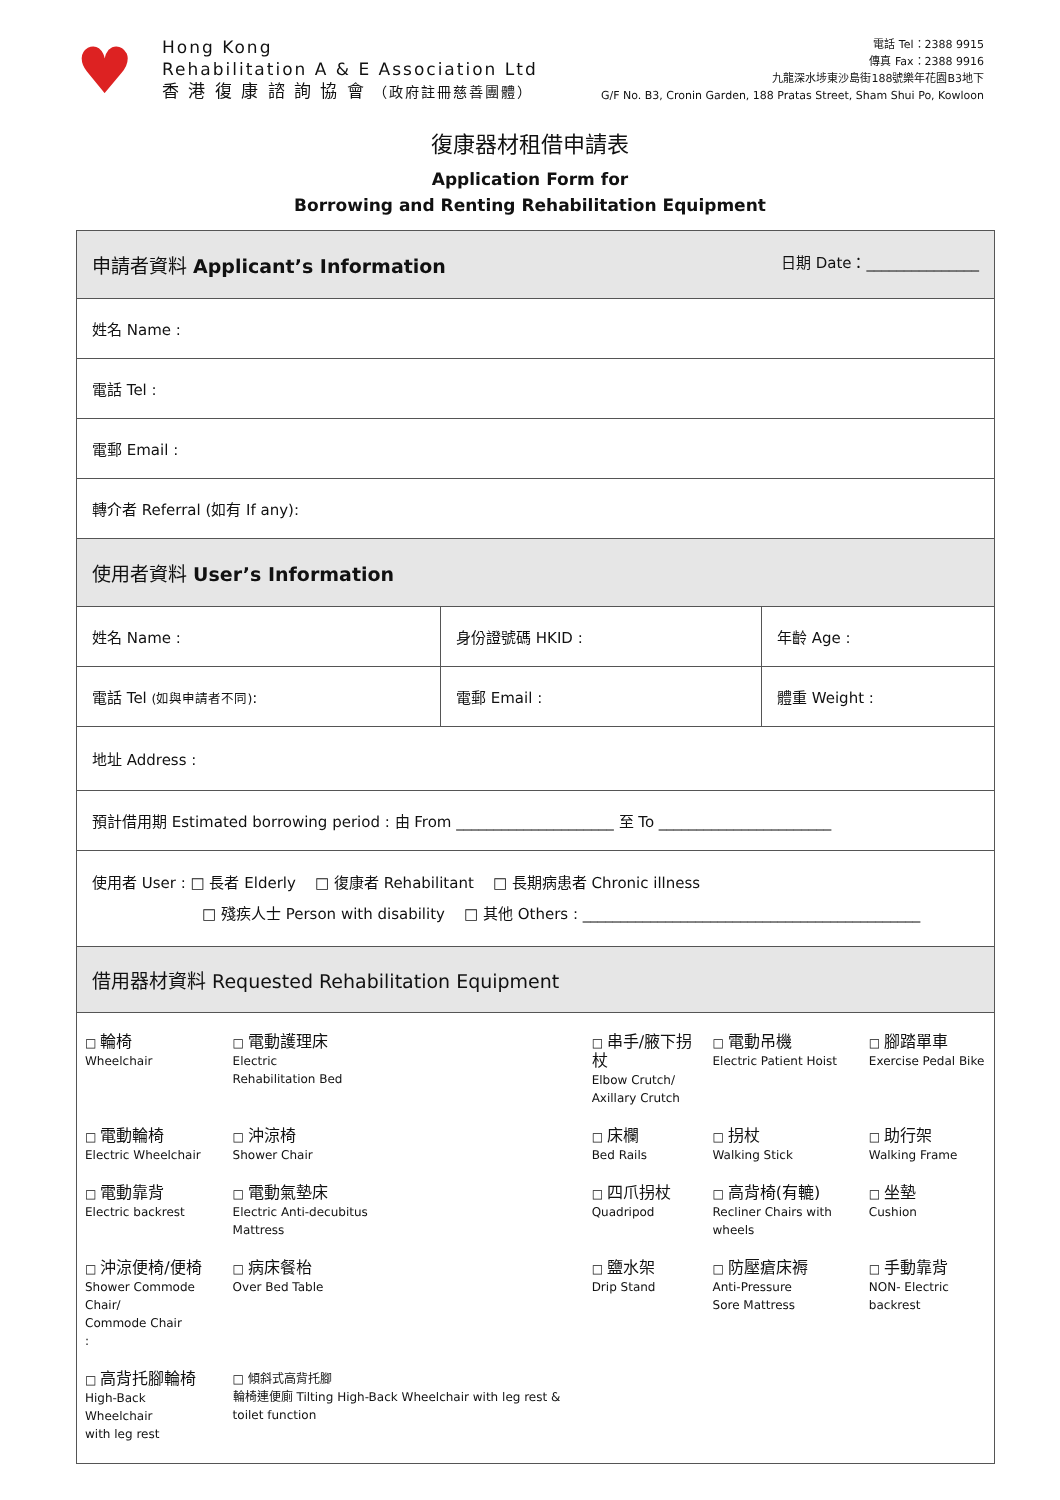♥
Hong Kong
Rehabilitation A & E Association Ltd
香 港 復 康 諮 詢 協 會 （政府註冊慈善團體）
電話 Tel：2388 9915
傳真 Fax：2388 9916
九龍深水埗東沙島街188號樂年花園B3地下
G/F No. B3, Cronin Garden, 188 Pratas Street, Sham Shui Po, Kowloon
復康器材租借申請表
Application Form for
Borrowing and Renting Rehabilitation Equipment
| 申請者資料 Applicant’s Information 日期 Date：_______________ | | |
| 姓名 Name : | | |
| 電話 Tel : | | |
| 電郵 Email : | | |
| 轉介者 Referral (如有 If any): | | |
| 使用者資料 User’s Information | | |
| 姓名 Name : | 身份證號碼 HKID : | 年齡 Age : |
| 電話 Tel (如與申請者不同) : | 電郵 Email : | 體重 Weight : |
| 地址 Address : | | |
| 預計借用期 Estimated borrowing period : 由 From _____________________ 至 To _______________________ | | |
| 使用者 User : □ 長者 Elderly □ 復康者 Rehabilitant □ 長期病患者 Chronic illness □ 殘疾人士 Person with disability □ 其他 Others : _____________________________________________ | | |
| 借用器材資料 Requested Rehabilitation Equipment | | |
| / □ 輪椅 Wheelchair / □ 電動護理床 Electric Rehabilitation Bed / □ 串手/腋下拐杖 Elbow Crutch/ Axillary Crutch / □ 電動吊機 Electric Patient Hoist / □ 腳踏單車 Exercise Pedal Bike / / □ 電動輪椅 Electric Wheelchair / □ 沖涼椅 Shower Chair / □ 床欄 Bed Rails / □ 拐杖 Walking Stick / □ 助行架 Walking Frame / / □ 電動靠背 Electric backrest / □ 電動氣墊床 Electric Anti-decubitus Mattress / □ 四爪拐杖 Quadripod / □ 高背椅(有轆) Recliner Chairs with wheels / □ 坐墊 Cushion / / □ 沖涼便椅/便椅 Shower Commode Chair/ Commode Chair : / □ 病床餐枱 Over Bed Table / □ 鹽水架 Drip Stand / □ 防壓瘡床褥 Anti-Pressure Sore Mattress / □ 手動靠背 NON- Electric backrest / / □ 高背托腳輪椅 High-Back Wheelchair with leg rest / □ 傾斜式高背托腳 輪椅連便廁 Tilting High-Back Wheelchair with leg rest & toilet function / / / / | | |